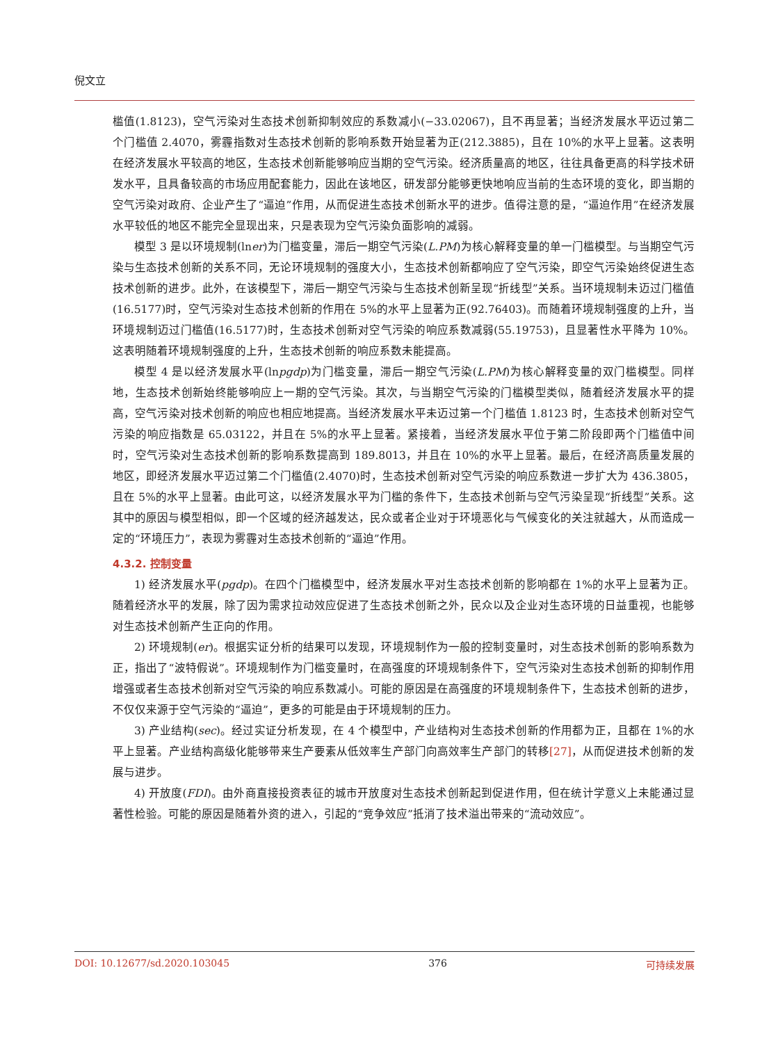倪文立
槛值(1.8123)，空气污染对生态技术创新抑制效应的系数减小(−33.02067)，且不再显著；当经济发展水平迈过第二个门槛值 2.4070，雾霾指数对生态技术创新的影响系数开始显著为正(212.3885)，且在 10%的水平上显著。这表明在经济发展水平较高的地区，生态技术创新能够响应当期的空气污染。经济质量高的地区，往往具备更高的科学技术研发水平，且具备较高的市场应用配套能力，因此在该地区，研发部分能够更快地响应当前的生态环境的变化，即当期的空气污染对政府、企业产生了“逼迫”作用，从而促进生态技术创新水平的进步。值得注意的是，“逼迫作用”在经济发展水平较低的地区不能完全显现出来，只是表现为空气污染负面影响的减弱。
模型 3 是以环境规制(lner)为门槛变量，滞后一期空气污染(L.PM)为核心解释变量的单一门槛模型。与当期空气污染与生态技术创新的关系不同，无论环境规制的强度大小，生态技术创新都响应了空气污染，即空气污染始终促进生态技术创新的进步。此外，在该模型下，滞后一期空气污染与生态技术创新呈现“折线型”关系。当环境规制未迈过门槛值(16.5177)时，空气污染对生态技术创新的作用在 5%的水平上显著为正(92.76403)。而随着环境规制强度的上升，当环境规制迈过门槛值(16.5177)时，生态技术创新对空气污染的响应系数减弱(55.19753)，且显著性水平降为 10%。这表明随着环境规制强度的上升，生态技术创新的响应系数未能提高。
模型 4 是以经济发展水平(lnpgdp)为门槛变量，滞后一期空气污染(L.PM)为核心解释变量的双门槛模型。同样地，生态技术创新始终能够响应上一期的空气污染。其次，与当期空气污染的门槛模型类似，随着经济发展水平的提高，空气污染对技术创新的响应也相应地提高。当经济发展水平未迈过第一个门槛值 1.8123 时，生态技术创新对空气污染的响应指数是 65.03122，并且在 5%的水平上显著。紧接着，当经济发展水平位于第二阶段即两个门槛值中间时，空气污染对生态技术创新的影响系数提高到 189.8013，并且在 10%的水平上显著。最后，在经济高质量发展的地区，即经济发展水平迈过第二个门槛值(2.4070)时，生态技术创新对空气污染的响应系数进一步扩大为 436.3805，且在 5%的水平上显著。由此可这，以经济发展水平为门槛的条件下，生态技术创新与空气污染呈现“折线型”关系。这其中的原因与模型相似，即一个区域的经济越发达，民众或者企业对于环境恶化与气候变化的关注就越大，从而造成一定的“环境压力”，表现为雾霾对生态技术创新的“逼迫”作用。
4.3.2. 控制变量
1) 经济发展水平(pgdp)。在四个门槛模型中，经济发展水平对生态技术创新的影响都在 1%的水平上显著为正。随着经济水平的发展，除了因为需求拉动效应促进了生态技术创新之外，民众以及企业对生态环境的日益重视，也能够对生态技术创新产生正向的作用。
2) 环境规制(er)。根据实证分析的结果可以发现，环境规制作为一般的控制变量时，对生态技术创新的影响系数为正，指出了“波特假说”。环境规制作为门槛变量时，在高强度的环境规制条件下，空气污染对生态技术创新的抑制作用增强或者生态技术创新对空气污染的响应系数减小。可能的原因是在高强度的环境规制条件下，生态技术创新的进步，不仅仅来源于空气污染的“逼迫”，更多的可能是由于环境规制的压力。
3) 产业结构(sec)。经过实证分析发现，在 4 个模型中，产业结构对生态技术创新的作用都为正，且都在 1%的水平上显著。产业结构高级化能够带来生产要素从低效率生产部门向高效率生产部门的转移[27]，从而促进技术创新的发展与进步。
4) 开放度(FDI)。由外商直接投资表征的城市开放度对生态技术创新起到促进作用，但在统计学意义上未能通过显著性检验。可能的原因是随着外资的进入，引起的“竞争效应”抵消了技术溢出带来的“流动效应”。
DOI: 10.12677/sd.2020.103045 376 可持续发展